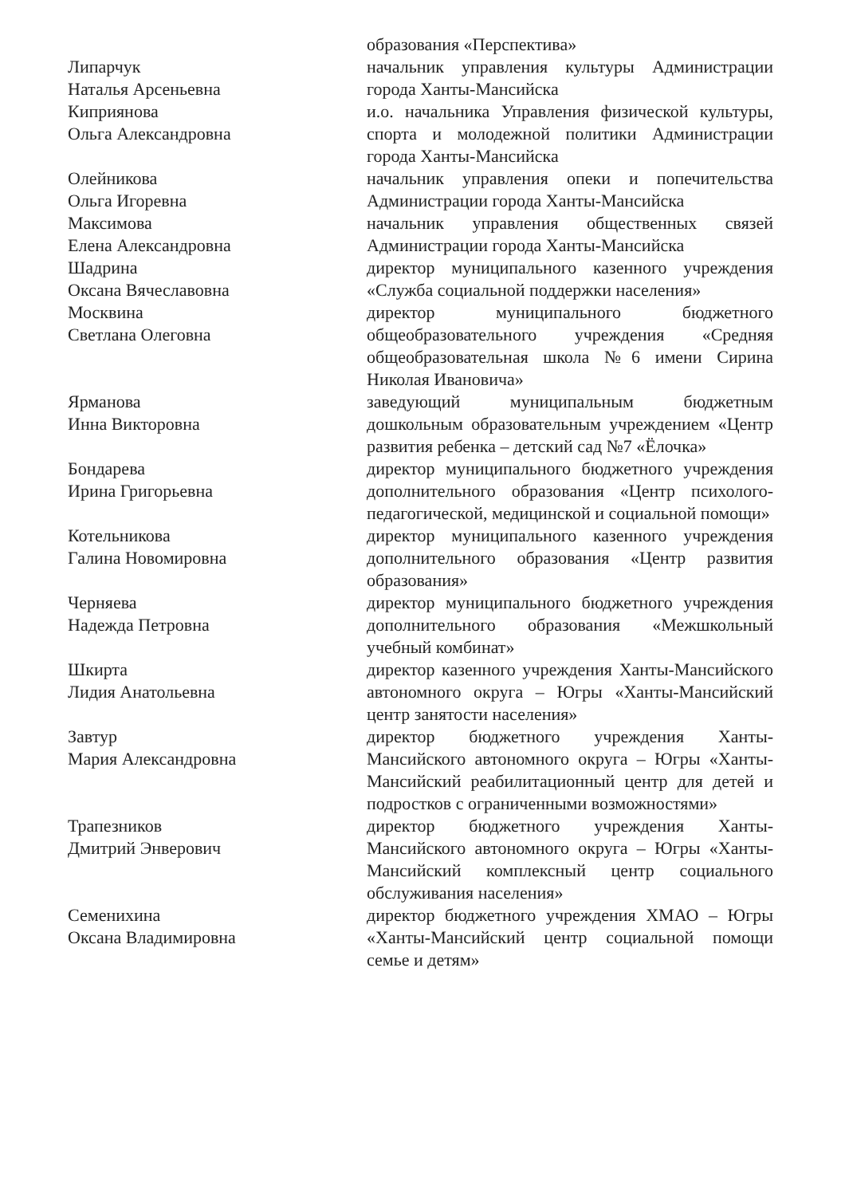образования «Перспектива»
Липарчук
Наталья Арсеньевна
начальник управления культуры Администрации города Ханты-Мансийска
Киприянова
Ольга Александровна
и.о. начальника Управления физической культуры, спорта и молодежной политики Администрации города Ханты-Мансийска
Олейникова
Ольга Игоревна
начальник управления опеки и попечительства Администрации города Ханты-Мансийска
Максимова
Елена Александровна
начальник управления общественных связей Администрации города Ханты-Мансийска
Шадрина
Оксана Вячеславовна
директор муниципального казенного учреждения «Служба социальной поддержки населения»
Москвина
Светлана Олеговна
директор муниципального бюджетного общеобразовательного учреждения «Средняя общеобразовательная школа №6 имени Сирина Николая Ивановича»
Ярманова
Инна Викторовна
заведующий муниципальным бюджетным дошкольным образовательным учреждением «Центр развития ребенка – детский сад №7 «Ёлочка»
Бондарева
Ирина Григорьевна
директор муниципального бюджетного учреждения дополнительного образования «Центр психолого-педагогической, медицинской и социальной помощи»
Котельникова
Галина Новомировна
директор муниципального казенного учреждения дополнительного образования «Центр развития образования»
Черняева
Надежда Петровна
директор муниципального бюджетного учреждения дополнительного образования «Межшкольный учебный комбинат»
Шкирта
Лидия Анатольевна
директор казенного учреждения Ханты-Мансийского автономного округа – Югры «Ханты-Мансийский центр занятости населения»
Завтур
Мария Александровна
директор бюджетного учреждения Ханты-Мансийского автономного округа – Югры «Ханты-Мансийский реабилитационный центр для детей и подростков с ограниченными возможностями»
Трапезников
Дмитрий Энверович
директор бюджетного учреждения Ханты-Мансийского автономного округа – Югры «Ханты-Мансийский комплексный центр социального обслуживания населения»
Семенихина
Оксана Владимировна
директор бюджетного учреждения ХМАО – Югры «Ханты-Мансийский центр социальной помощи семье и детям»